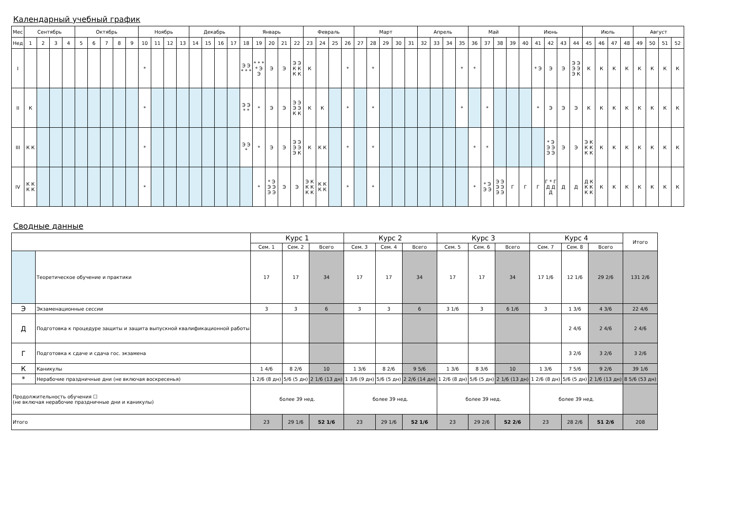Календарный учебный график
| Мес | Сентябрь | | | | Октябрь | | | | | Ноябрь | | | | Декабрь | | | | Январь | | | | | Февраль | | | | Март | | | | | Апрель | | | | Май | | | | Июнь | | | | | Июль | | | | Август | | | |
| --- | --- | --- | --- | --- | --- | --- | --- | --- | --- | --- | --- | --- | --- | --- | --- | --- | --- | --- | --- | --- | --- | --- | --- | --- | --- | --- | --- | --- | --- | --- | --- | --- | --- | --- | --- | --- | --- | --- | --- | --- | --- | --- | --- | --- | --- | --- | --- | --- | --- | --- | --- | --- |
| Нед | 1 | 2 | 3 | 4 | 5 | 6 | 7 | 8 | 9 | 10 | 11 | 12 | 13 | 14 | 15 | 16 | 17 | 18 | 19 | 20 | 21 | 22 | 23 | 24 | 25 | 26 | 27 | 28 | 29 | 30 | 31 | 32 | 33 | 34 | 35 | 36 | 37 | 38 | 39 | 40 | 41 | 42 | 43 | 44 | 45 | 46 | 47 | 48 | 49 | 50 | 51 | 52 |
| I | | | | | | | | | | * | | | | | | | | Э Э * * * | * * * * Э Э | Э | Э | Э Э К К К К | К | | | * | | * | | | | | | | * | * | | | | | * Э | Э | Э | Э Э Э Э Э К | К | К | К | К | К | К | К | К |
| II | К | | | | | | | | | * | | | | | | | | Э Э * * | * | Э | Э | Э Э Э Э К К | К | К | | * | | * | | | | | | | * | | * | | | | * | Э | Э | Э | К | К | К | К | К | К | К | К |
| III | К К | | | | | | | | | * | | | | | | | | Э Э * | * | Э | Э | Э Э Э Э Э К | К | К К | | * | | * | | | | | | | | * | * | | | | | * Э Э Э Э Э | Э | Э | Э К К К К К | К | К | К | К | К | К | К |
| IV | К К К К | | | | | | | | | * | | | | | | | | | * | * Э Э Э Э Э | Э | Э | Э К К К К К | К К К К | | * | | * | | | | | | | | * | * Э Э Э | Э Э Э Э Э Э | Г | Г | Г | Г * Г Д Д Д | Д | Д | Д К К К К К | К | К | К | К | К | К | К |
Сводные данные
| | | Курс 1 | | | Курс 2 | | | Курс 3 | | | Курс 4 | | | Итого |
| --- | --- | --- | --- | --- | --- | --- | --- | --- | --- | --- | --- | --- | --- | --- |
| | | Сем. 1 | Сем. 2 | Всего | Сем. 3 | Сем. 4 | Всего | Сем. 5 | Сем. 6 | Всего | Сем. 7 | Сем. 8 | Всего | |
| | Теоретическое обучение и практики | 17 | 17 | 34 | 17 | 17 | 34 | 17 | 17 | 34 | 17 1/6 | 12 1/6 | 29 2/6 | 131 2/6 |
| Э | Экзаменационные сессии | 3 | 3 | 6 | 3 | 3 | 6 | 3 1/6 | 3 | 6 1/6 | 3 | 1 3/6 | 4 3/6 | 22 4/6 |
| Д | Подготовка к процедуре защиты и защита выпускной квалификационной работы | | | | | | | | | | | 2 4/6 | 2 4/6 | 2 4/6 |
| Г | Подготовка к сдаче и сдача гос. экзамена | | | | | | | | | | | 3 2/6 | 3 2/6 | 3 2/6 |
| К | Каникулы | 1 4/6 | 8 2/6 | 10 | 1 3/6 | 8 2/6 | 9 5/6 | 1 3/6 | 8 3/6 | 10 | 1 3/6 | 7 5/6 | 9 2/6 | 39 1/6 |
| * | Нерабочие праздничные дни (не включая воскресенья) | 1 2/6 (8 дн) | 5/6 (5 дн) | 2 1/6 (13 дн) | 1 3/6 (9 дн) | 5/6 (5 дн) | 2 2/6 (14 дн) | 1 2/6 (8 дн) | 5/6 (5 дн) | 2 1/6 (13 дн) | 1 2/6 (8 дн) | 5/6 (5 дн) | 2 1/6 (13 дн) | 8 5/6 (53 дн) |
| Продолжительность обучения ☐ (не включая нерабочие праздничные дни и каникулы) | | более 39 нед. | | | более 39 нед. | | | более 39 нед. | | | более 39 нед. | | | |
| Итого | | 23 | 29 1/6 | 52 1/6 | 23 | 29 1/6 | 52 1/6 | 23 | 29 2/6 | 52 2/6 | 23 | 28 2/6 | 51 2/6 | 208 |